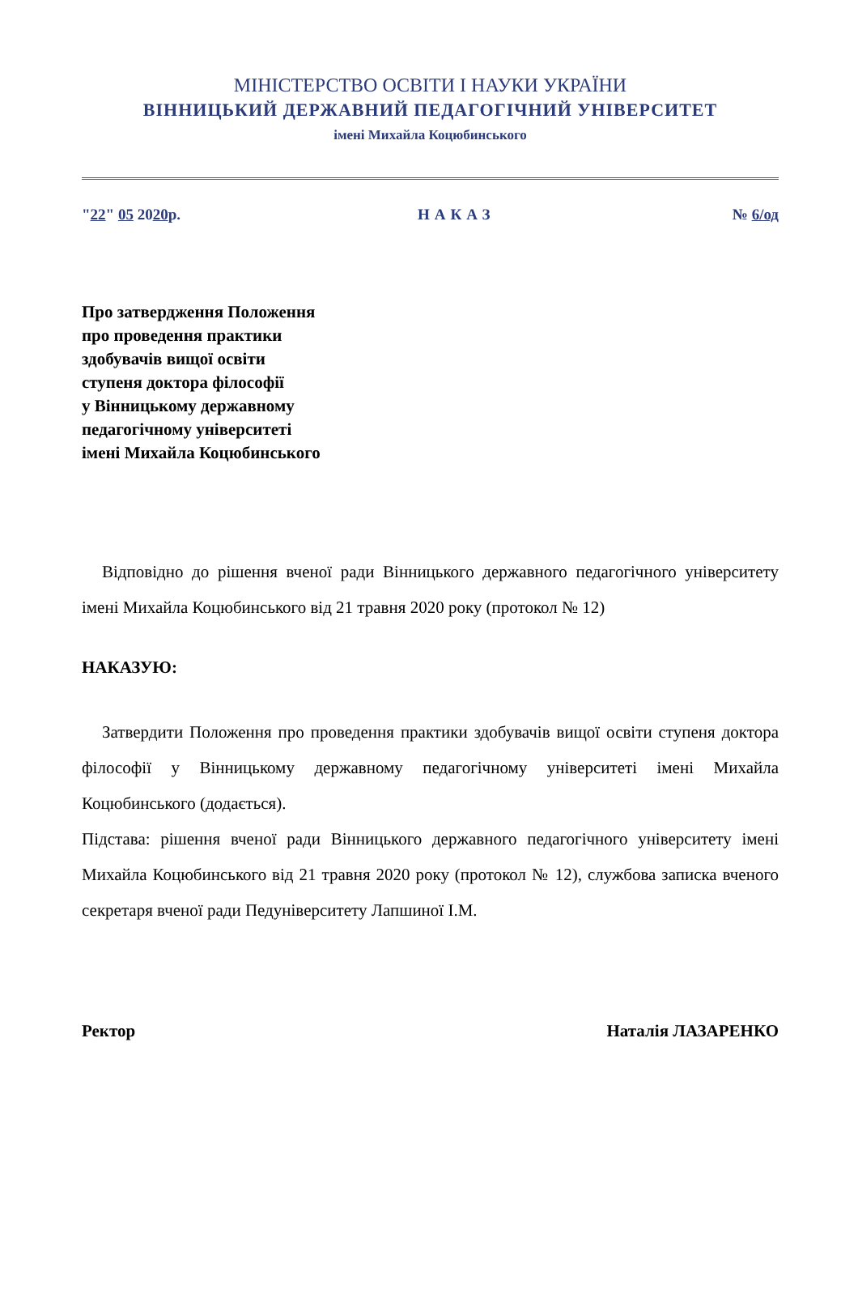МІНІСТЕРСТВО ОСВІТИ І НАУКИ УКРАЇНИ
ВІННИЦЬКИЙ ДЕРЖАВНИЙ ПЕДАГОГІЧНИЙ УНІВЕРСИТЕТ
імені Михайла Коцюбинського
"22" 05 2020р. НАКАЗ № 6/од
Про затвердження Положення
про проведення практики
здобувачів вищої освіти
ступеня доктора філософії
у Вінницькому державному
педагогічному університеті
імені Михайла Коцюбинського
Відповідно до рішення вченої ради Вінницького державного педагогічного університету імені Михайла Коцюбинського від 21 травня 2020 року (протокол № 12)
НАКАЗУЮ:
Затвердити Положення про проведення практики здобувачів вищої освіти ступеня доктора філософії у Вінницькому державному педагогічному університеті імені Михайла Коцюбинського (додається).
Підстава: рішення вченої ради Вінницького державного педагогічного університету імені Михайла Коцюбинського від 21 травня 2020 року (протокол № 12), службова записка вченого секретаря вченої ради Педуніверситету Лапшиної І.М.
Ректор Наталія ЛАЗАРЕНКО